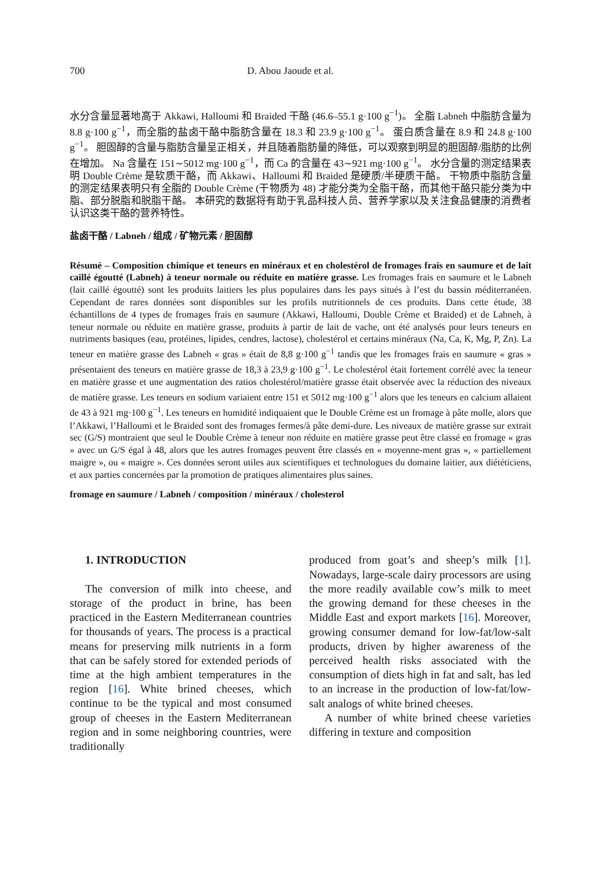700 D. Abou Jaoude et al.
水分含量显著地高于 Akkawi, Halloumi 和 Braided 干酪 (46.6–55.1 g·100 g<sup>−1</sup>)。 全脂 Labneh 中脂肪含量为 8.8 g·100 g<sup>−1</sup>，而全脂的盐卤干酪中脂肪含量在 18.3 和 23.9 g·100 g<sup>−1</sup>。 蛋白质含量在 8.9 和 24.8 g·100 g<sup>−1</sup>。 胆固醇的含量与脂肪含量呈正相关，并且随着脂肪量的降低，可以观察到明显的胆固醇/脂肪的比例在增加。 Na 含量在 151∼5012 mg·100 g<sup>−1</sup>，而 Ca 的含量在 43∼921 mg·100 g<sup>−1</sup>。 水分含量的测定结果表明 Double Crème 是软质干酪，而 Akkawi、Halloumi 和 Braided 是硬质/半硬质干酪。 干物质中脂肪含量的测定结果表明只有全脂的 Double Crème (干物质为 48) 才能分类为全脂干酪，而其他干酪只能分类为中脂、部分脱脂和脱脂干酪。 本研究的数据将有助于乳品科技人员、营养学家以及关注食品健康的消费者认识这类干酪的营养特性。
盐卤干酪 / Labneh / 组成 / 矿物元素 / 胆固醇
Résumé – Composition chimique et teneurs en minéraux et en cholestérol de fromages frais en saumure et de lait caillé égoutté (Labneh) à teneur normale ou réduite en matière grasse. Les fromages frais en saumure et le Labneh (lait caillé égoutté) sont les produits laitiers les plus populaires dans les pays situés à l’est du bassin méditerranéen. Cependant de rares données sont disponibles sur les profils nutritionnels de ces produits. Dans cette étude, 38 échantillons de 4 types de fromages frais en saumure (Akkawi, Halloumi, Double Crème et Braided) et de Labneh, à teneur normale ou réduite en matière grasse, produits à partir de lait de vache, ont été analysés pour leurs teneurs en nutriments basiques (eau, protéines, lipides, cendres, lactose), cholestérol et certains minéraux (Na, Ca, K, Mg, P, Zn). La teneur en matière grasse des Labneh « gras » était de 8,8 g·100 g<sup>−1</sup> tandis que les fromages frais en saumure « gras » présentaient des teneurs en matière grasse de 18,3 à 23,9 g·100 g<sup>−1</sup>. Le cholestérol était fortement corrélé avec la teneur en matière grasse et une augmentation des ratios cholestérol/matière grasse était observée avec la réduction des niveaux de matière grasse. Les teneurs en sodium variaient entre 151 et 5012 mg·100 g<sup>−1</sup> alors que les teneurs en calcium allaient de 43 à 921 mg·100 g<sup>−1</sup>. Les teneurs en humidité indiquaient que le Double Crème est un fromage à pâte molle, alors que l’Akkawi, l’Halloumi et le Braided sont des fromages fermes/à pâte demi-dure. Les niveaux de matière grasse sur extrait sec (G/S) montraient que seul le Double Crème à teneur non réduite en matière grasse peut être classé en fromage « gras » avec un G/S égal à 48, alors que les autres fromages peuvent être classés en « moyenne-ment gras », « partiellement maigre », ou « maigre ». Ces données seront utiles aux scientifiques et technologues du domaine laitier, aux diététiciens, et aux parties concernées par la promotion de pratiques alimentaires plus saines.
fromage en saumure / Labneh / composition / minéraux / cholesterol
1. INTRODUCTION
The conversion of milk into cheese, and storage of the product in brine, has been practiced in the Eastern Mediterranean countries for thousands of years. The process is a practical means for preserving milk nutrients in a form that can be safely stored for extended periods of time at the high ambient temperatures in the region [16]. White brined cheeses, which continue to be the typical and most consumed group of cheeses in the Eastern Mediterranean region and in some neighboring countries, were traditionally
produced from goat’s and sheep’s milk [1]. Nowadays, large-scale dairy processors are using the more readily available cow’s milk to meet the growing demand for these cheeses in the Middle East and export markets [16]. Moreover, growing consumer demand for low-fat/low-salt products, driven by higher awareness of the perceived health risks associated with the consumption of diets high in fat and salt, has led to an increase in the production of low-fat/low-salt analogs of white brined cheeses.
A number of white brined cheese varieties differing in texture and composition